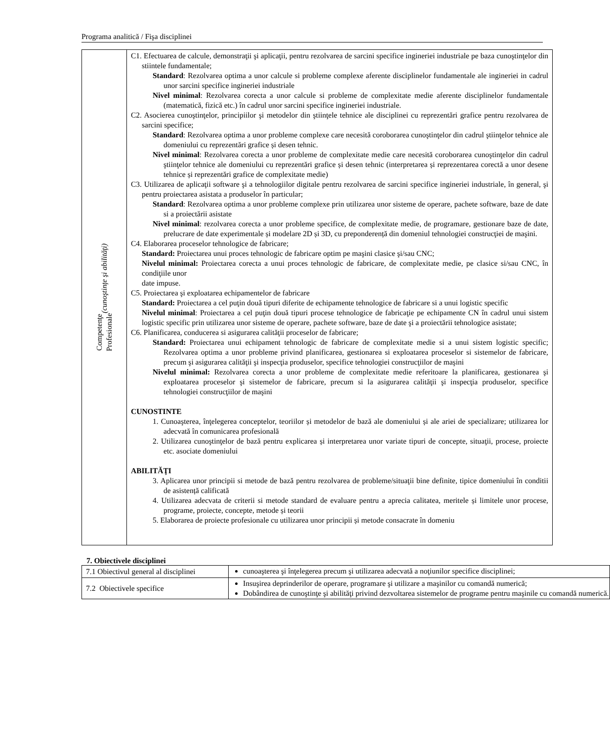Programa analitică / Fişa disciplinei
| Competenţe Profesionale (cunoştinţe şi abilităţi) | C1. Efectuarea de calcule, demonstraţii şi aplicaţii, pentru rezolvarea de sarcini specifice ingineriei industriale pe baza cunoştinţelor din stiintele fundamentale; Standard : Rezolvarea optima a unor calcule si probleme complexe aferente disciplinelor fundamentale ale ingineriei in cadrul unor sarcini specifice ingineriei industriale Nivel minimal : Rezolvarea corecta a unor calcule si probleme de complexitate medie aferente disciplinelor fundamentale (matematică, fizică etc.) în cadrul unor sarcini specifice ingineriei industriale. C2. Asocierea cunoştinţelor, principiilor şi metodelor din ştiinţele tehnice ale disciplinei cu reprezentări grafice pentru rezolvarea de sarcini specifice; Standard : Rezolvarea optima a unor probleme complexe care necesită coroborarea cunoştinţelor din cadrul ştiinţelor tehnice ale domeniului cu reprezentări grafice și desen tehnic. Nivel minimal : Rezolvarea corecta a unor probleme de complexitate medie care necesită coroborarea cunoştinţelor din cadrul ştiinţelor tehnice ale domeniului cu reprezentări grafice și desen tehnic (interpretarea și reprezentarea corectă a unor desene tehnice și reprezentări grafice de complexitate medie) C3. Utilizarea de aplicaţii software şi a tehnologiilor digitale pentru rezolvarea de sarcini specifice ingineriei industriale, în general, şi pentru proiectarea asistata a produselor în particular; Standard : Rezolvarea optima a unor probleme complexe prin utilizarea unor sisteme de operare, pachete software, baze de date si a proiectării asistate Nivel minimal : rezolvarea corecta a unor probleme specifice, de complexitate medie, de programare, gestionare baze de date, prelucrare de date experimentale și modelare 2D și 3D, cu preponderență din domeniul tehnologiei construcţiei de maşini. C4. Elaborarea proceselor tehnologice de fabricare; Standard: Proiectarea unui proces tehnologic de fabricare optim pe maşini clasice şi/sau CNC; Nivelul minimal: Proiectarea corecta a unui proces tehnologic de fabricare, de complexitate medie, pe clasice si/sau CNC, în condiţiile unor date impuse. C5. Proiectarea şi exploatarea echipamentelor de fabricare Standard: Proiectarea a cel puţin două tipuri diferite de echipamente tehnologice de fabricare si a unui logistic specific Nivelul minimal : Proiectarea a cel puţin două tipuri procese tehnologice de fabricaţie pe echipamente CN în cadrul unui sistem logistic specific prin utilizarea unor sisteme de operare, pachete software, baze de date şi a proiectării tehnologice asistate; C6. Planificarea, conducerea si asigurarea calităţii proceselor de fabricare; Standard: Proiectarea unui echipament tehnologic de fabricare de complexitate medie si a unui sistem logistic specific; Rezolvarea optima a unor probleme privind planificarea, gestionarea si exploatarea proceselor si sistemelor de fabricare, precum şi asigurarea calităţii şi inspecţia produselor, specifice tehnologiei construcţiilor de maşini Nivelul minimal: Rezolvarea corecta a unor probleme de complexitate medie referitoare la planificarea, gestionarea şi exploatarea proceselor şi sistemelor de fabricare, precum si la asigurarea calităţii şi inspecţia produselor, specifice tehnologiei construcţiilor de maşini CUNOSTINTE 1. Cunoaşterea, înţelegerea conceptelor, teoriilor și metodelor de bază ale domeniului și ale ariei de specializare; utilizarea lor adecvată în comunicarea profesională 2. Utilizarea cunoştinţelor de bază pentru explicarea și interpretarea unor variate tipuri de concepte, situaţii, procese, proiecte etc. asociate domeniului ABILITĂŢI 3. Aplicarea unor principii si metode de bază pentru rezolvarea de probleme/situaţii bine definite, tipice domeniului în conditii de asistență calificată 4. Utilizarea adecvata de criterii si metode standard de evaluare pentru a aprecia calitatea, meritele și limitele unor procese, programe, proiecte, concepte, metode și teorii 5. Elaborarea de proiecte profesionale cu utilizarea unor principii și metode consacrate în domeniu |
7. Obiectivele disciplinei
| 7.1 Obiectivul general al disciplinei | cunoaşterea şi înţelegerea precum şi utilizarea adecvată a noţiunilor specifice disciplinei; |
| 7.2 Obiectivele specifice | Insuşirea deprinderilor de operare, programare şi utilizare a maşinilor cu comandă numerică; Dobândirea de cunoştinţe şi abilităţi privind dezvoltarea sistemelor de programe pentru maşinile cu comandă numerică. |